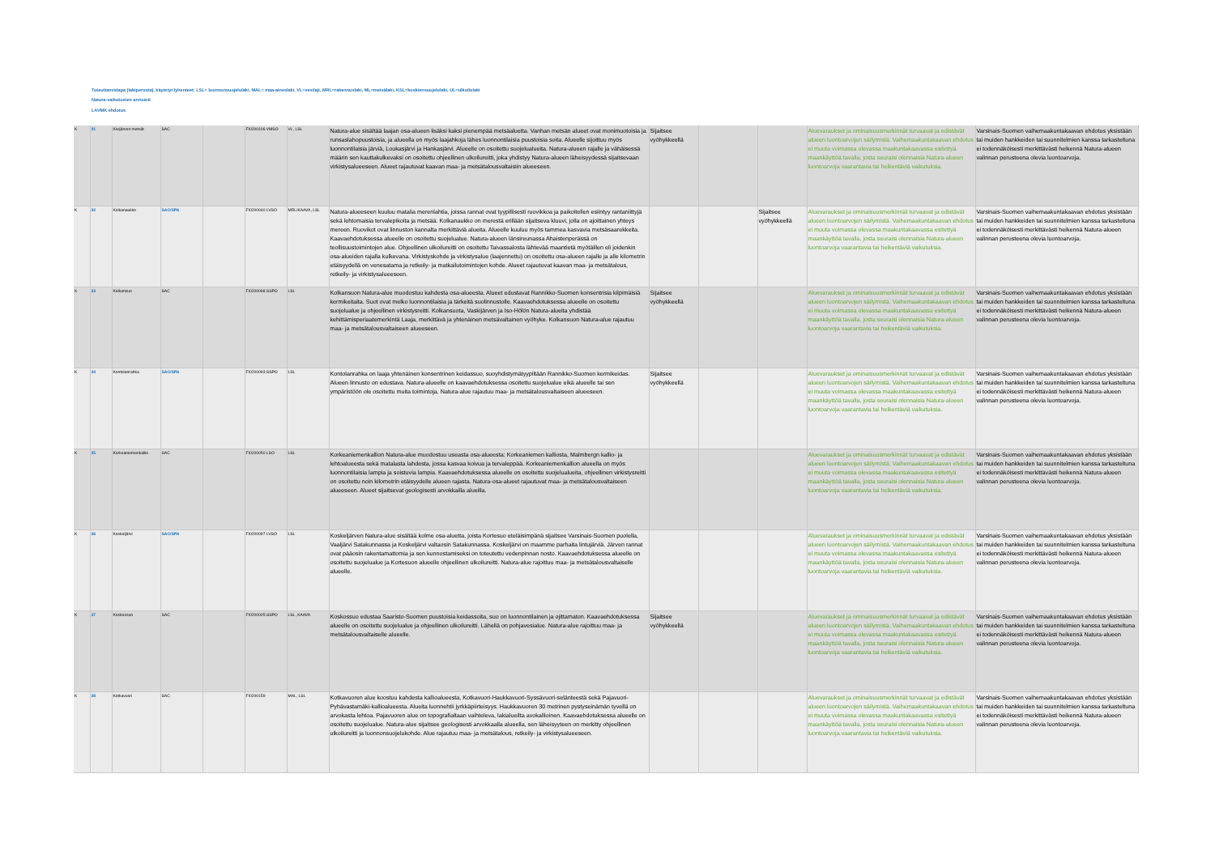Toteuttamistapa (lakiperusta), käytetyt lyhenteet: LSL= luonnonsuojelulaki, MAL= maa-aineslaki, VL=vesilaji, MRL=rakennuslaki, ML=metsälaki, KSL=koskiensuojelulaki, UL=ulkoilulaki
Natura-vaikutusten arviointi
LAVMK ehdotus
| K | 31 | Kivijärven metsät | SAC | | FI0200106 VMSO | VL, LSL | Natura-alue sisältää laajan osa-alueen lisäksi kaksi pienempää metsäaluetta. Vanhan metsän alueet ovat monimuotoisia ja runsaslahopuustoisia, ja alueella on myös laajahkoja lähes luonnontilaisia puustoisia soita. Alueelle sijoittuu myös luonnontilaisia järviä, Loukasjärvi ja Hankasjärvi. Alueelle on osoitettu suojelualueita. Natura-alueen rajalle ja vähäisessä määrin sen kauttakulkevaksi on osoitettu ohjeellinen ulkoilureitti, joka yhdistyy Natura-alueen läheisyydessä sijaitsevaan virkistysalueeseen. Alueet rajautuvat kaavan maa- ja metsätalousvaltaisiin alueeseen. | Sijaitsee vyöhykkeellä | | | Aluevaraukset ja ominaisuusmerkinnät turvaavat ja edistävät alueen luontoarvojen säilymistä. Vaihemaakuntakaavan ehdotus ei muuta voimassa olevassa maakuntakaavassa esitettyä maankäyttöä tavalla, josta seuraisi olennaisia Natura-alueen luontoarvoja vaarantavia tai heikentäviä vaikutuksia. | Varsinais-Suomen vaihemaakuntakaavan ehdotus yksistään tai muiden hankkeiden tai suunnitelmien kanssa tarkasteltuna ei todennäköisesti merkittävästi heikennä Natura-alueen valinnan perusteena olevia luontoarvoja. |
| K | 32 | Kolkanaukko | SAC/SPA | | FI0200040 LVSO | MRL/KAAVA, LSL | Natura-alueeseen kuuluu matalia merenlahtia, joissa rannat ovat tyypillisesti ruovikkoa ja paikoitellen esiintyy rantaniittyjä sekä lehtomaisia tervalepikoita ja metsää. Kolkanaukko on merestä erillään sijaitseva kluuvi, jolla on ajoittainen yhteys mereen. Ruovikot ovat linnuston kannalta merkittäviä alueita. Alueelle kuuluu myös tammea kasvavia metsäsaarekkeita. Kaavaehdotuksessa alueelle on osoitettu suojelualue. Natura-alueen länsireunassa Ahaistenperässä on teollisuustoimintojen alue. Ohjeellinen ulkoilureitti on osoitettu Taivassalosta lähtevää maantietä myötäillen eli joidenkin osa-alueiden rajalla kulkevana. Virkistyskohde ja virkistysalue (laajennettu) on osoitettu osa-alueen rajalle ja alle kilometrin etäisyydellä on venesatama ja retkeily- ja matkailutoimintojen kohde. Alueet rajautuvat kaavan maa- ja metsätalous, retkeily- ja virkistysalueeseen. | | | Sijaitsee vyöhykkeellä | Aluevaraukset ja ominaisuusmerkinnät turvaavat ja edistävät alueen luontoarvojen säilymistä. Vaihemaakuntakaavan ehdotus ei muuta voimassa olevassa maakuntakaavassa esitettyä maankäyttöä tavalla, josta seuraisi olennaisia Natura-alueen luontoarvoja vaarantavia tai heikentäviä vaikutuksia. | Varsinais-Suomen vaihemaakuntakaavan ehdotus yksistään tai muiden hankkeiden tai suunnitelmien kanssa tarkasteltuna ei todennäköisesti merkittävästi heikennä Natura-alueen valinnan perusteena olevia luontoarvoja. |
| K | 33 | Kolkansuo | SAC | | FI0200098 SSPO | LSL | Kolkansuon Natura-alue muodostuu kahdesta osa-alueesta. Alueet edustavat Rannikko-Suomen konsentrisia kilpimäisiä kermikeitaita. Suot ovat melko luonnontilaisia ja tärkeitä suolinnustolle. Kaavaehdotuksessa alueelle on osoitettu suojelualue ja ohjeellinen virkistysreitti. Kolkansuota, Vaskijärven ja Iso-Hölön Natura-alueita yhdistää kehittämisperiaatemerkintä Laaja, merkittävä ja yhtenäinen metsävaltainen vyöhyke. Kolkansuon Natura-alue rajautuu maa- ja metsätalousvaltaiseen alueeseen. | Sijaitsee vyöhykkeellä | | | Aluevaraukset ja ominaisuusmerkinnät turvaavat ja edistävät alueen luontoarvojen säilymistä. Vaihemaakuntakaavan ehdotus ei muuta voimassa olevassa maakuntakaavassa esitettyä maankäyttöä tavalla, josta seuraisi olennaisia Natura-alueen luontoarvoja vaarantavia tai heikentäviä vaikutuksia. | Varsinais-Suomen vaihemaakuntakaavan ehdotus yksistään tai muiden hankkeiden tai suunnitelmien kanssa tarkasteltuna ei todennäköisesti merkittävästi heikennä Natura-alueen valinnan perusteena olevia luontoarvoja. |
| K | 34 | Kontolanrahka | SAC/SPA | | FI0200093 SSPO | LSL | Kontolanrahka on laaja yhtenäinen konsentrinen keidassuo, suoyhdistymätyypiltään Rannikko-Suomen kermikeidas. Alueen linnusto on edustava. Natura-alueelle on kaavaehdotuksessa osoitettu suojelualue eikä alueelle tai sen ympäristöön ole osoitettu muita toimintoja. Natura-alue rajautuu maa- ja metsätalousvaltaiseen alueeseen. | Sijaitsee vyöhykkeellä | | | Aluevaraukset ja ominaisuusmerkinnät turvaavat ja edistävät alueen luontoarvojen säilymistä. Vaihemaakuntakaavan ehdotus ei muuta voimassa olevassa maakuntakaavassa esitettyä maankäyttöä tavalla, josta seuraisi olennaisia Natura-alueen luontoarvoja vaarantavia tai heikentäviä vaikutuksia. | Varsinais-Suomen vaihemaakuntakaavan ehdotus yksistään tai muiden hankkeiden tai suunnitelmien kanssa tarkasteltuna ei todennäköisesti merkittävästi heikennä Natura-alueen valinnan perusteena olevia luontoarvoja. |
| K | 35 | Korkeaniemenkallio | SAC | | FI0200050 LSO | LSL | Korkeaniemenkallion Natura-alue muodostuu useasta osa-alueesta: Korkeaniemen kalliosta, Malmbergn kallio- ja lehtoalueesta sekä matalasta lahdesta, jossa kasvaa koivua ja tervaleppää. Korkeaniemenkallion alueella on myös luonnontilaisia lampia ja soistuvia lampia. Kaavaehdotuksessa alueelle on osoitettu suojelualueita, ohjeellinen virkistysreitti on osoitettu noin kilometrin etäisyydelle alueen rajasta. Natura-osa-alueet rajautuvat maa- ja metsätalousvaltaiseen alueeseen. Alueet sijaitsevat geologisesti arvokkailla alueilla. | | | | Aluevaraukset ja ominaisuusmerkinnät turvaavat ja edistävät alueen luontoarvojen säilymistä. Vaihemaakuntakaavan ehdotus ei muuta voimassa olevassa maakuntakaavassa esitettyä maankäyttöä tavalla, josta seuraisi olennaisia Natura-alueen luontoarvoja vaarantavia tai heikentäviä vaikutuksia. | Varsinais-Suomen vaihemaakuntakaavan ehdotus yksistään tai muiden hankkeiden tai suunnitelmien kanssa tarkasteltuna ei todennäköisesti merkittävästi heikennä Natura-alueen valinnan perusteena olevia luontoarvoja. |
| K | 36 | Koskeljärvi | SAC/SPA | | FI0200097 LVSO | LSL | Koskeljärven Natura-alue sisältää kolme osa-aluetta, joista Kortesuo eteläisimpänä sijaitsee Varsinais-Suomen puolella, Vaaljärvi Satakunnassa ja Koskeljärvi valtaosin Satakunnassa. Koskeljärvi on maamme parhaita lintujärviä. Järven rannat ovat pääosin rakentamattomia ja sen kunnostamiseksi on toteutettu vedenpinnan nosto. Kaavaehdotuksessa alueelle on osoitettu suojelualue ja Kortesuon alueelle ohjeellinen ulkoilureitti. Natura-alue rajoittuu maa- ja metsätalousvaltaiselle alueelle. | | | | Aluevaraukset ja ominaisuusmerkinnät turvaavat ja edistävät alueen luontoarvojen säilymistä. Vaihemaakuntakaavan ehdotus ei muuta voimassa olevassa maakuntakaavassa esitettyä maankäyttöä tavalla, josta seuraisi olennaisia Natura-alueen luontoarvoja vaarantavia tai heikentäviä vaikutuksia. | Varsinais-Suomen vaihemaakuntakaavan ehdotus yksistään tai muiden hankkeiden tai suunnitelmien kanssa tarkasteltuna ei todennäköisesti merkittävästi heikennä Natura-alueen valinnan perusteena olevia luontoarvoja. |
| K | 37 | Koskossuo | SAC | | FI0200005 SSPO | LSL, KAAVA | Koskossuo edustaa Saaristo-Suomen puustoisia keidassoita, suo on luonnontilainen ja ojittamaton. Kaavaehdotuksessa alueelle on osoitettu suojelualue ja ohjeellinen ulkoilureitti. Lähellä on pohjavesialue. Natura-alue rajoittuu maa- ja metsätalousvaltaiselle alueelle. | Sijaitsee vyöhykkeellä | | | Aluevaraukset ja ominaisuusmerkinnät turvaavat ja edistävät alueen luontoarvojen säilymistä. Vaihemaakuntakaavan ehdotus ei muuta voimassa olevassa maakuntakaavassa esitettyä maankäyttöä tavalla, josta seuraisi olennaisia Natura-alueen luontoarvoja vaarantavia tai heikentäviä vaikutuksia. | Varsinais-Suomen vaihemaakuntakaavan ehdotus yksistään tai muiden hankkeiden tai suunnitelmien kanssa tarkasteltuna ei todennäköisesti merkittävästi heikennä Natura-alueen valinnan perusteena olevia luontoarvoja. |
| K | 38 | Kotkavuori | SAC | | FI0200159 | MAL, LSL | Kotkavuoren alue koostuu kahdesta kallioalueesta, Kotkavuori-Haukkavuori-Syssävuori-selänteestä sekä Pajavuori-Pyhävastamäki-kallioalueesta. Alueita luonnehtii jyrkkäpiirteisyys. Haukkavuoren 30 metrinen pystyseinämän tyvellä on arvokasta lehtoa. Pajavuoren alue on topografialtaan vaihteleva, lakialueilta avokallioinen. Kaavaehdotuksessa alueelle on osoitettu suojelualue. Natura-alue sijaitsee geologisesti arvokkaalla alueella, sen läheisyyteen on merkitty ohjeellinen ulkoilureitti ja luonnonsuojelukohde. Alue rajautuu maa- ja metsätalous, retkeily- ja virkistysalueeseen. | | | | Aluevaraukset ja ominaisuusmerkinnät turvaavat ja edistävät alueen luontoarvojen säilymistä. Vaihemaakuntakaavan ehdotus ei muuta voimassa olevassa maakuntakaavassa esitettyä maankäyttöä tavalla, josta seuraisi olennaisia Natura-alueen luontoarvoja vaarantavia tai heikentäviä vaikutuksia. | Varsinais-Suomen vaihemaakuntakaavan ehdotus yksistään tai muiden hankkeiden tai suunnitelmien kanssa tarkasteltuna ei todennäköisesti merkittävästi heikennä Natura-alueen valinnan perusteena olevia luontoarvoja. |